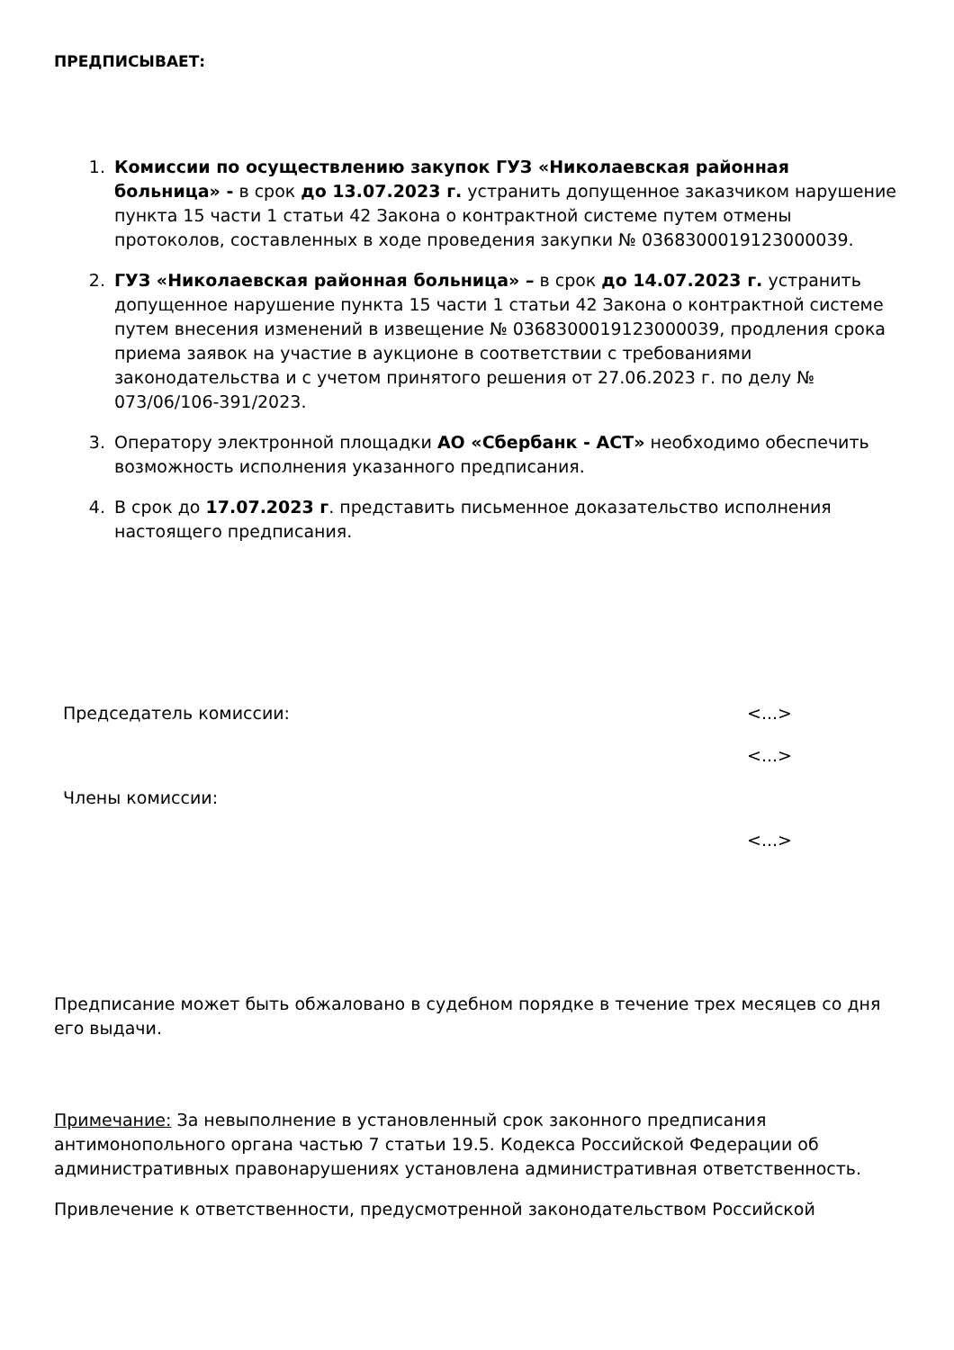ПРЕДПИСЫВАЕТ:
1. Комиссии по осуществлению закупок ГУЗ «Николаевская районная больница» - в срок до 13.07.2023 г. устранить допущенное заказчиком нарушение пункта 15 части 1 статьи 42 Закона о контрактной системе путем отмены протоколов, составленных в ходе проведения закупки № 0368300019123000039.
2. ГУЗ «Николаевская районная больница» – в срок до 14.07.2023 г. устранить допущенное нарушение пункта 15 части 1 статьи 42 Закона о контрактной системе путем внесения изменений в извещение № 0368300019123000039, продления срока приема заявок на участие в аукционе в соответствии с требованиями законодательства и с учетом принятого решения от 27.06.2023 г. по делу № 073/06/106-391/2023.
3. Оператору электронной площадки АО «Сбербанк - АСТ» необходимо обеспечить возможность исполнения указанного предписания.
4. В срок до 17.07.2023 г. представить письменное доказательство исполнения настоящего предписания.
Председатель комиссии: <...>
<...>
Члены комиссии:
<...>
Предписание может быть обжаловано в судебном порядке в течение трех месяцев со дня его выдачи.
Примечание: За невыполнение в установленный срок законного предписания антимонопольного органа частью 7 статьи 19.5. Кодекса Российской Федерации об административных правонарушениях установлена административная ответственность.
Привлечение к ответственности, предусмотренной законодательством Российской